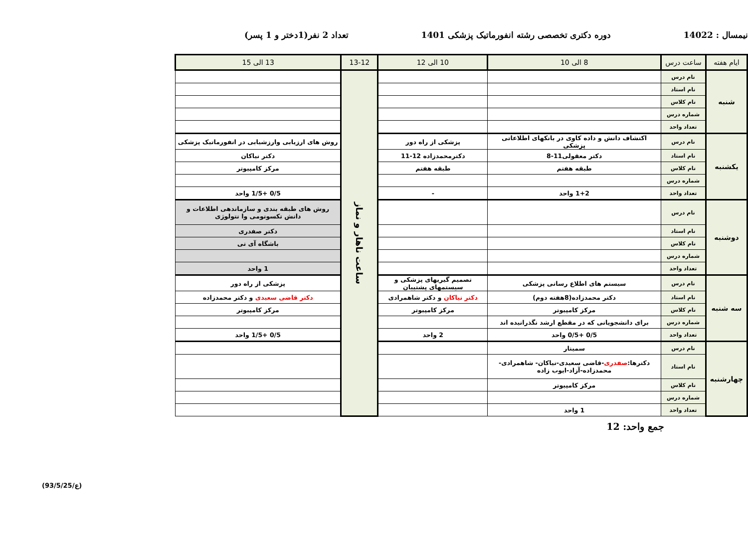نیمسال : 14022 دوره دکتری تخصصی رشته انفورماتیک پزشکی 1401 تعداد 2 نفر(1دختر و 1 پسر)
| ایام هفته | ساعت درس | 8 الی 10 | 10 الی 12 | 13-12 | 13 الی 15 |
| --- | --- | --- | --- | --- | --- |
| شنبه | نام درس | | | ساعت ناهار و نماز | |
| | نام استاد | | | | |
| | نام کلاس | | | | |
| | شماره درس | | | | |
| | تعداد واحد | | | | |
| یکشنبه | نام درس | اکتشاف دانش و داده کاوی در بانکهای اطلاعاتی پزشکی | پزشکی از راه دور | | روش های ارزیابی وارزشیابی در انفورماتیک پزشکی |
| | نام استاد | دکتر معقولی11-8 | دکترمحمدزاده 12-11 | | دکتر نیاکان |
| | نام کلاس | طبقه هفتم | طبقه هفتم | | مرکز کامپیوتر |
| | شماره درس | | | | |
| | تعداد واحد | 1+2 واحد | - | | 0/5 +1/5 واحد |
| دوشنبه | نام درس | | | | روش های طبقه بندی و سازماندهی اطلاعات و دانش تکسونومی وا نتولوژی |
| | نام استاد | | | | دکتر صفدری |
| | نام کلاس | | | | باشگاه آی تی |
| | شماره درس | | | | |
| | تعداد واحد | | | | 1 واحد |
| سه شنبه | نام درس | سیستم های اطلاع رسانی پزشکی | تصمیم گیریهای پزشکی و سیستمهای پشتیبان | | پزشکی از راه دور |
| | نام استاد | دکتر محمدزاده(8هفته دوم) | دکتر نیاکان و دکتر شاهمرادی | | دکتر قاضی سعیدی و دکتر محمدزاده |
| | نام کلاس | مرکز کامپیوتر | مرکز کامپیوتر | | مرکز کامپیوتر |
| | شماره درس | برای دانشجویانی که در مقطع ارشد نگذرانیده اند | | | |
| | تعداد واحد | 0/5 +0/5 واحد | 2 واحد | | 0/5 +1/5 واحد |
| چهارشنبه | نام درس | سمینار | | | |
| | نام استاد | دکترها: صفدری -قاضی سعیدی-نیاکان- شاهمرادی-محمدزاده-آزاد-ایوب زاده | | | |
| | نام کلاس | مرکز کامپیوتر | | | |
| | شماره درس | | | | |
| | تعداد واحد | 1 واحد | | | |
جمع واحد: 12
(93/5/25/ع)